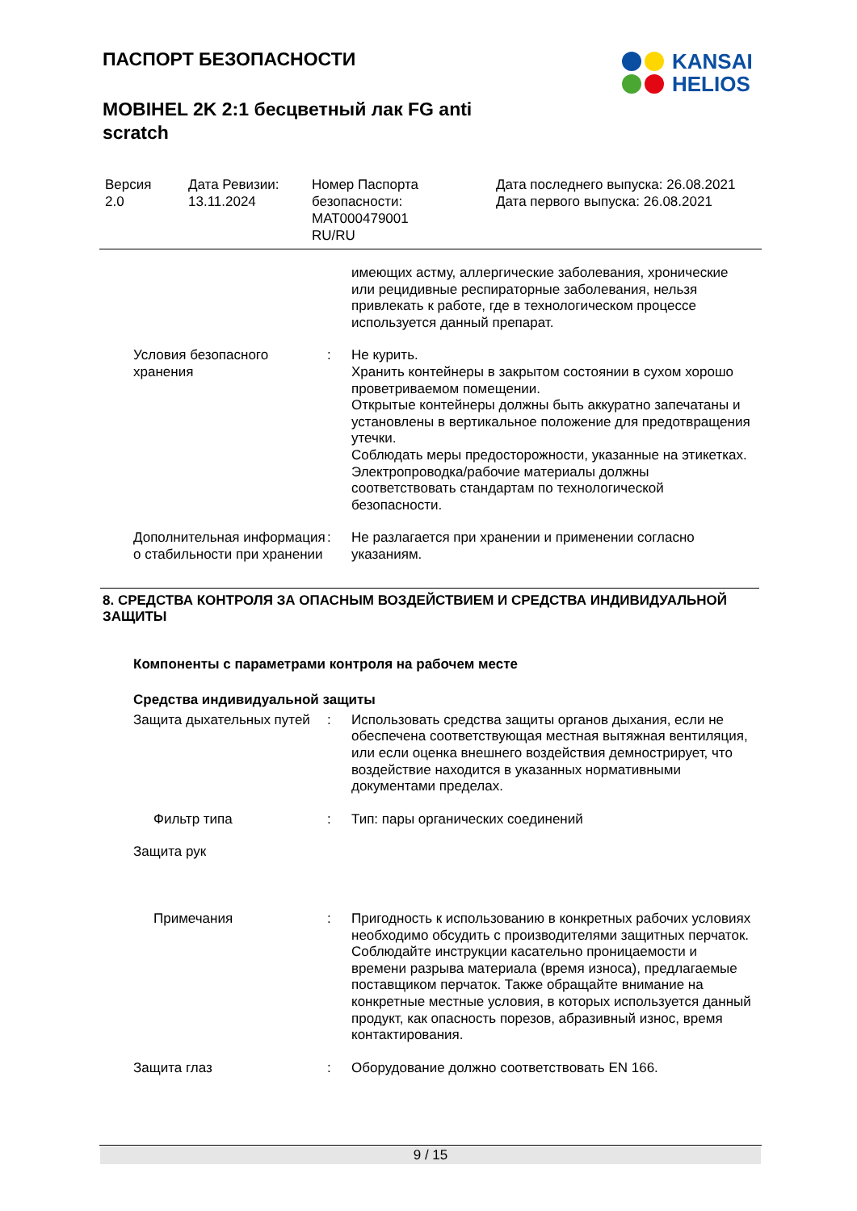ПАСПОРТ БЕЗОПАСНОСТИ
MOBIHEL 2K 2:1 бесцветный лак FG anti scratch
KANSAI
HELIOS
Версия
2.0
Дата Ревизии:
13.11.2024
Номер Паспорта безопасности:
MAT000479001
RU/RU
Дата последнего выпуска: 26.08.2021
Дата первого выпуска: 26.08.2021
имеющих астму, аллергические заболевания, хронические или рецидивные респираторные заболевания, нельзя привлекать к работе, где в технологическом процессе используется данный препарат.
Условия безопасного хранения
: Не курить.
Хранить контейнеры в закрытом состоянии в сухом хорошо проветриваемом помещении.
Открытые контейнеры должны быть аккуратно запечатаны и установлены в вертикальное положение для предотвращения утечки.
Соблюдать меры предосторожности, указанные на этикетках.
Электропроводка/рабочие материалы должны соответствовать стандартам по технологической безопасности.
Дополнительная информация о стабильности при хранении
: Не разлагается при хранении и применении согласно указаниям.
8. СРЕДСТВА КОНТРОЛЯ ЗА ОПАСНЫМ ВОЗДЕЙСТВИЕМ И СРЕДСТВА ИНДИВИДУАЛЬНОЙ ЗАЩИТЫ
Компоненты с параметрами контроля на рабочем месте
Средства индивидуальной защиты
Защита дыхательных путей
: Использовать средства защиты органов дыхания, если не обеспечена соответствующая местная вытяжная вентиляция, или если оценка внешнего воздействия демнострирует, что воздействие находится в указанных нормативными документами пределах.
Фильтр типа : Тип: пары органических соединений
Защита рук
Примечания : Пригодность к использованию в конкретных рабочих условиях необходимо обсудить с производителями защитных перчаток.
Соблюдайте инструкции касательно проницаемости и времени разрыва материала (время износа), предлагаемые поставщиком перчаток. Также обращайте внимание на конкретные местные условия, в которых используется данный продукт, как опасность порезов, абразивный износ, время контактирования.
Защита глаз : Оборудование должно соответствовать EN 166.
9 / 15